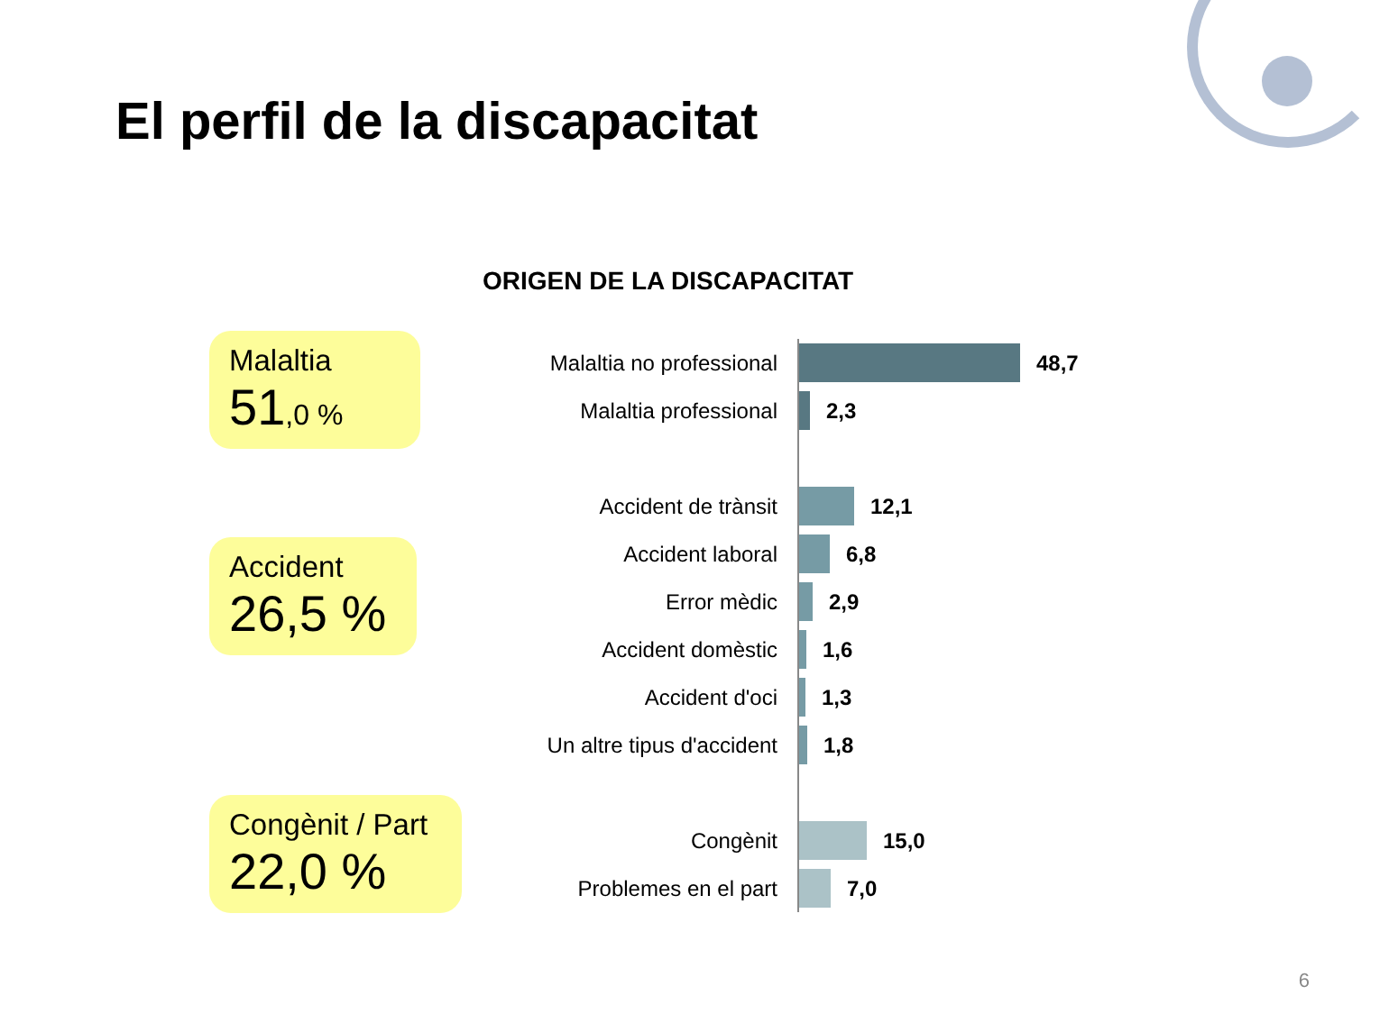El perfil de la discapacitat
ORIGEN DE LA DISCAPACITAT
Malaltia
51,0 %
Accident
26,5 %
Congènit / Part
22,0 %
Malaltia no professional
48,7
Malaltia professional
2,3
Accident de trànsit
12,1
Accident laboral
6,8
Error mèdic
2,9
Accident domèstic
1,6
Accident d'oci
1,3
Un altre tipus d'accident
1,8
Congènit
15,0
Problemes en el part
7,0
6